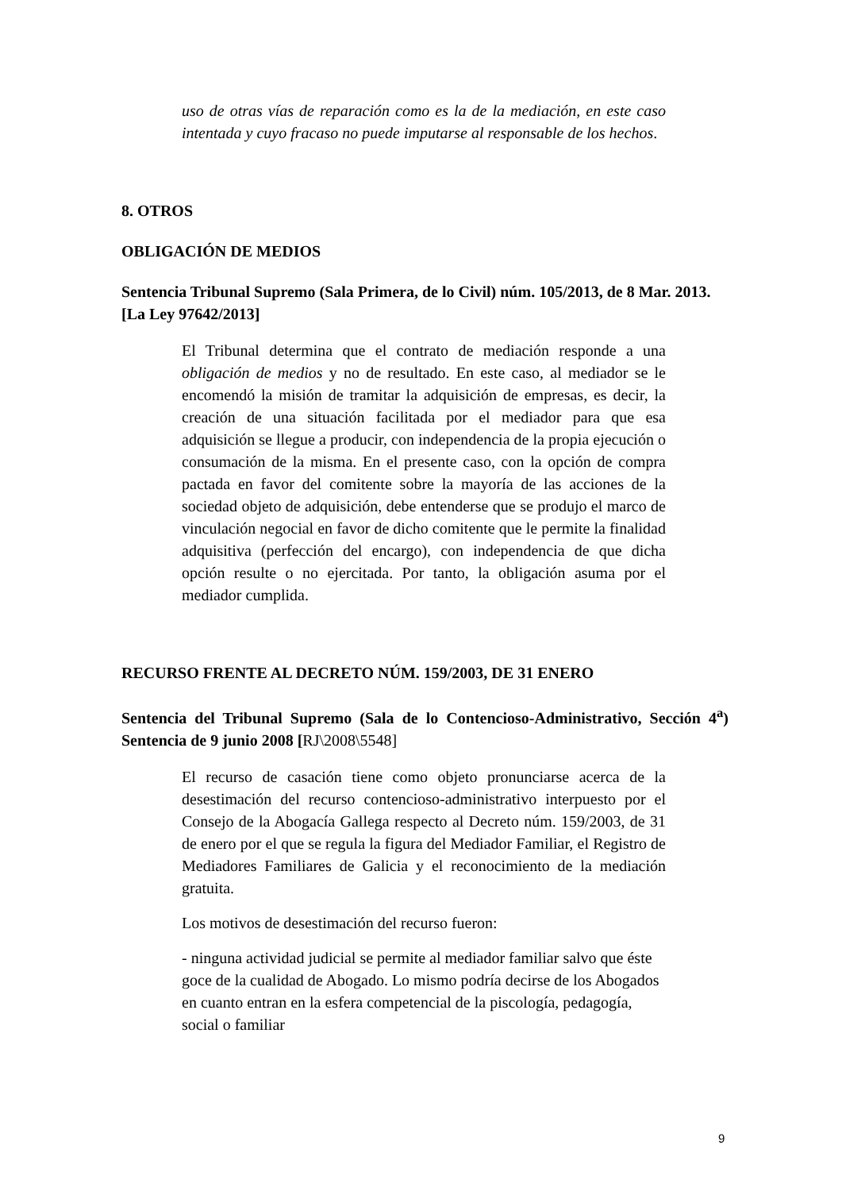uso de otras vías de reparación como es la de la mediación, en este caso intentada y cuyo fracaso no puede imputarse al responsable de los hechos.
8. OTROS
OBLIGACIÓN DE MEDIOS
Sentencia Tribunal Supremo (Sala Primera, de lo Civil) núm. 105/2013, de 8 Mar. 2013. [La Ley 97642/2013]
El Tribunal determina que el contrato de mediación responde a una obligación de medios y no de resultado. En este caso, al mediador se le encomendó la misión de tramitar la adquisición de empresas, es decir, la creación de una situación facilitada por el mediador para que esa adquisición se llegue a producir, con independencia de la propia ejecución o consumación de la misma. En el presente caso, con la opción de compra pactada en favor del comitente sobre la mayoría de las acciones de la sociedad objeto de adquisición, debe entenderse que se produjo el marco de vinculación negocial en favor de dicho comitente que le permite la finalidad adquisitiva (perfección del encargo), con independencia de que dicha opción resulte o no ejercitada. Por tanto, la obligación asuma por el mediador cumplida.
RECURSO FRENTE AL DECRETO NÚM. 159/2003, DE 31 ENERO
Sentencia del Tribunal Supremo (Sala de lo Contencioso-Administrativo, Sección 4<sup>a</sup>) Sentencia de 9 junio 2008 [RJ\2008\5548]
El recurso de casación tiene como objeto pronunciarse acerca de la desestimación del recurso contencioso-administrativo interpuesto por el Consejo de la Abogacía Gallega respecto al Decreto núm. 159/2003, de 31 de enero por el que se regula la figura del Mediador Familiar, el Registro de Mediadores Familiares de Galicia y el reconocimiento de la mediación gratuita.
Los motivos de desestimación del recurso fueron:
- ninguna actividad judicial se permite al mediador familiar salvo que éste goce de la cualidad de Abogado. Lo mismo podría decirse de los Abogados en cuanto entran en la esfera competencial de la piscología, pedagogía, social o familiar
9